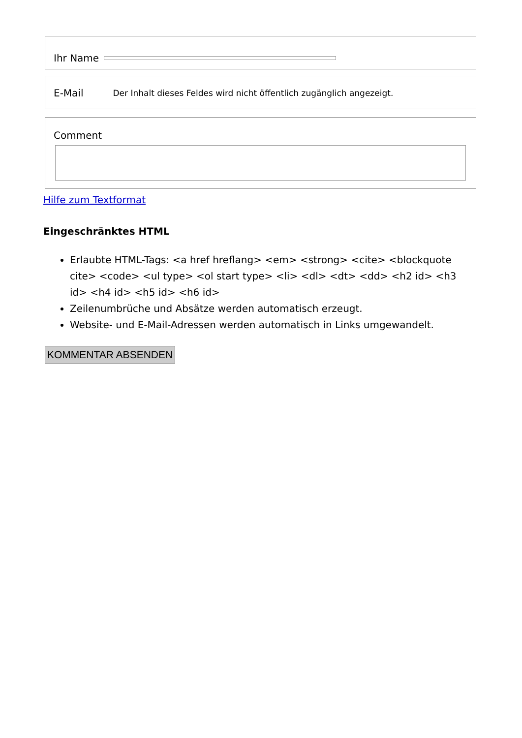Ihr Name
E-Mail Der Inhalt dieses Feldes wird nicht öffentlich zugänglich angezeigt.
Comment
Hilfe zum Textformat
Eingeschränktes HTML
Erlaubte HTML-Tags: <a href hreflang> <em> <strong> <cite> <blockquote cite> <code> <ul type> <ol start type> <li> <dl> <dt> <dd> <h2 id> <h3 id> <h4 id> <h5 id> <h6 id>
Zeilenumbrüche und Absätze werden automatisch erzeugt.
Website- und E-Mail-Adressen werden automatisch in Links umgewandelt.
KOMMENTAR ABSENDEN